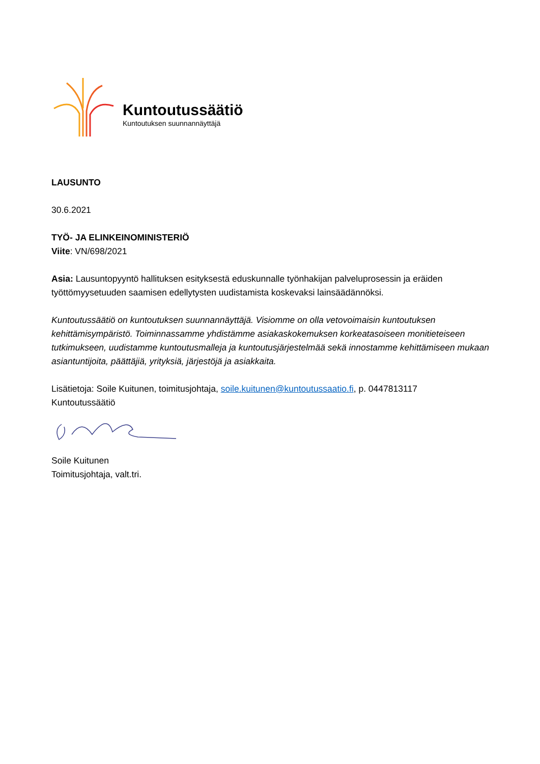Kuntoutussäätiö
Kuntoutuksen suunnannäyttäjä
LAUSUNTO
30.6.2021
TYÖ- JA ELINKEINOMINISTERIÖ
Viite: VN/698/2021
Asia: Lausuntopyyntö hallituksen esityksestä eduskunnalle työnhakijan palveluprosessin ja eräiden työttömyysetuuden saamisen edellytysten uudistamista koskevaksi lainsäädännöksi.
Kuntoutussäätiö on kuntoutuksen suunnannäyttäjä. Visiomme on olla vetovoimaisin kuntoutuksen kehittämisympäristö. Toiminnassamme yhdistämme asiakaskokemuksen korkeatasoiseen monitieteiseen tutkimukseen, uudistamme kuntoutusmalleja ja kuntoutusjärjestelmää sekä innostamme kehittämiseen mukaan asiantuntijoita, päättäjiä, yrityksiä, järjestöjä ja asiakkaita.
Lisätietoja: Soile Kuitunen, toimitusjohtaja, soile.kuitunen@kuntoutussaatio.fi, p. 0447813117
Kuntoutussäätiö
Soile Kuitunen
Toimitusjohtaja, valt.tri.